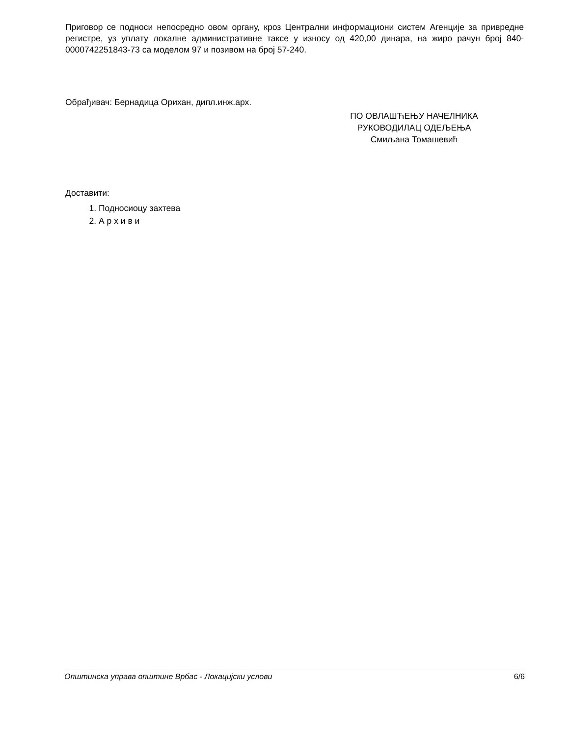Приговор се подноси непосредно овом органу, кроз Централни информациони систем Агенције за привредне регистре, уз уплату локалне административне таксе у износу од 420,00 динара, на жиро рачун број 840-0000742251843-73 са моделом 97 и позивом на број 57-240.
Обрађивач: Бернадица Орихан, дипл.инж.арх.
ПО ОВЛАШЋЕЊУ НАЧЕЛНИКА
РУКОВОДИЛАЦ ОДЕЉЕЊА
Смиљана Томашевић
Доставити:
1. Подносиоцу захтева
2. А р х и в и
Општинска управа општине Врбас - Локацијски услови 6/6